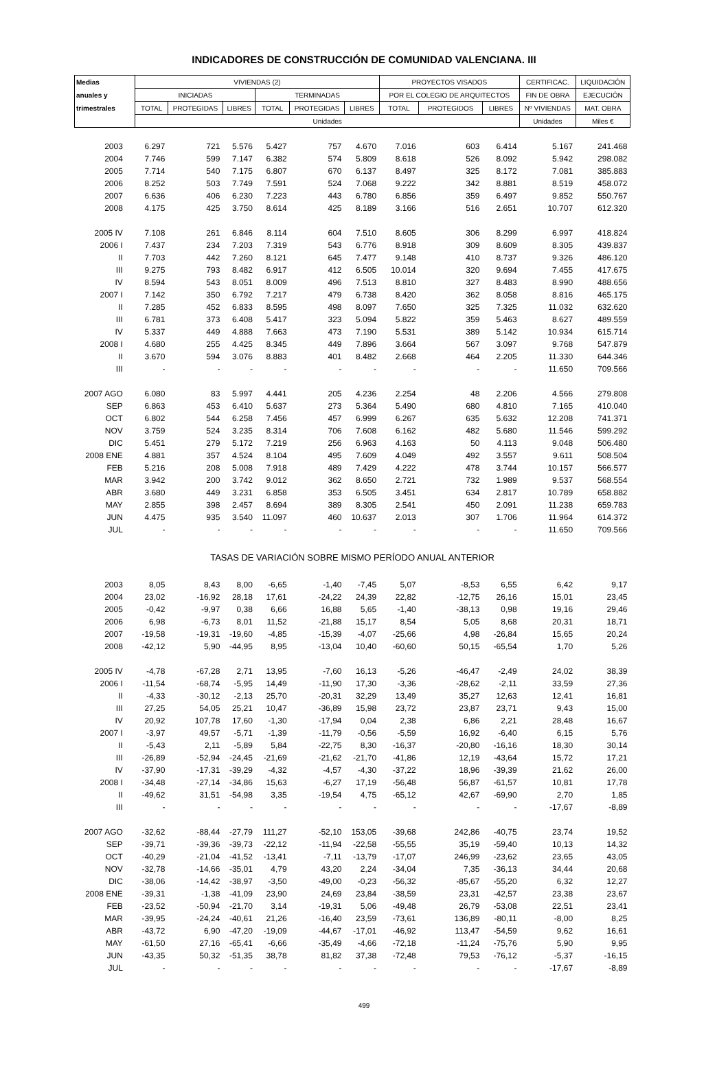INDICADORES DE CONSTRUCCIÓN DE COMUNIDAD VALENCIANA. III
| Medias | VIVIENDAS (2) | | | | | | PROYECTOS VISADOS | | | CERTIFICAC. | LIQUIDACIÓN |
| --- | --- | --- | --- | --- | --- | --- | --- | --- | --- | --- | --- |
| anuales y | INICIADAS | | | TERMINADAS | | | POR EL COLEGIO DE ARQUITECTOS | | | FIN DE OBRA | EJECUCIÓN |
| trimestrales | TOTAL | PROTEGIDAS | LIBRES | TOTAL | PROTEGIDAS | LIBRES | TOTAL | PROTEGIDOS | LIBRES | Nº VIVIENDAS | MAT. OBRA |
| | Unidades | | | | | | | | | Unidades | Miles € |
| 2003 | 6.297 | 721 | 5.576 | 5.427 | 757 | 4.670 | 7.016 | 603 | 6.414 | 5.167 | 241.468 |
| 2004 | 7.746 | 599 | 7.147 | 6.382 | 574 | 5.809 | 8.618 | 526 | 8.092 | 5.942 | 298.082 |
| 2005 | 7.714 | 540 | 7.175 | 6.807 | 670 | 6.137 | 8.497 | 325 | 8.172 | 7.081 | 385.883 |
| 2006 | 8.252 | 503 | 7.749 | 7.591 | 524 | 7.068 | 9.222 | 342 | 8.881 | 8.519 | 458.072 |
| 2007 | 6.636 | 406 | 6.230 | 7.223 | 443 | 6.780 | 6.856 | 359 | 6.497 | 9.852 | 550.767 |
| 2008 | 4.175 | 425 | 3.750 | 8.614 | 425 | 8.189 | 3.166 | 516 | 2.651 | 10.707 | 612.320 |
| 2005 IV | 7.108 | 261 | 6.846 | 8.114 | 604 | 7.510 | 8.605 | 306 | 8.299 | 6.997 | 418.824 |
| 2006 I | 7.437 | 234 | 7.203 | 7.319 | 543 | 6.776 | 8.918 | 309 | 8.609 | 8.305 | 439.837 |
| II | 7.703 | 442 | 7.260 | 8.121 | 645 | 7.477 | 9.148 | 410 | 8.737 | 9.326 | 486.120 |
| III | 9.275 | 793 | 8.482 | 6.917 | 412 | 6.505 | 10.014 | 320 | 9.694 | 7.455 | 417.675 |
| IV | 8.594 | 543 | 8.051 | 8.009 | 496 | 7.513 | 8.810 | 327 | 8.483 | 8.990 | 488.656 |
| 2007 I | 7.142 | 350 | 6.792 | 7.217 | 479 | 6.738 | 8.420 | 362 | 8.058 | 8.816 | 465.175 |
| II | 7.285 | 452 | 6.833 | 8.595 | 498 | 8.097 | 7.650 | 325 | 7.325 | 11.032 | 632.620 |
| III | 6.781 | 373 | 6.408 | 5.417 | 323 | 5.094 | 5.822 | 359 | 5.463 | 8.627 | 489.559 |
| IV | 5.337 | 449 | 4.888 | 7.663 | 473 | 7.190 | 5.531 | 389 | 5.142 | 10.934 | 615.714 |
| 2008 I | 4.680 | 255 | 4.425 | 8.345 | 449 | 7.896 | 3.664 | 567 | 3.097 | 9.768 | 547.879 |
| II | 3.670 | 594 | 3.076 | 8.883 | 401 | 8.482 | 2.668 | 464 | 2.205 | 11.330 | 644.346 |
| III | - | - | - | - | - | - | - | - | - | 11.650 | 709.566 |
| 2007 AGO | 6.080 | 83 | 5.997 | 4.441 | 205 | 4.236 | 2.254 | 48 | 2.206 | 4.566 | 279.808 |
| SEP | 6.863 | 453 | 6.410 | 5.637 | 273 | 5.364 | 5.490 | 680 | 4.810 | 7.165 | 410.040 |
| OCT | 6.802 | 544 | 6.258 | 7.456 | 457 | 6.999 | 6.267 | 635 | 5.632 | 12.208 | 741.371 |
| NOV | 3.759 | 524 | 3.235 | 8.314 | 706 | 7.608 | 6.162 | 482 | 5.680 | 11.546 | 599.292 |
| DIC | 5.451 | 279 | 5.172 | 7.219 | 256 | 6.963 | 4.163 | 50 | 4.113 | 9.048 | 506.480 |
| 2008 ENE | 4.881 | 357 | 4.524 | 8.104 | 495 | 7.609 | 4.049 | 492 | 3.557 | 9.611 | 508.504 |
| FEB | 5.216 | 208 | 5.008 | 7.918 | 489 | 7.429 | 4.222 | 478 | 3.744 | 10.157 | 566.577 |
| MAR | 3.942 | 200 | 3.742 | 9.012 | 362 | 8.650 | 2.721 | 732 | 1.989 | 9.537 | 568.554 |
| ABR | 3.680 | 449 | 3.231 | 6.858 | 353 | 6.505 | 3.451 | 634 | 2.817 | 10.789 | 658.882 |
| MAY | 2.855 | 398 | 2.457 | 8.694 | 389 | 8.305 | 2.541 | 450 | 2.091 | 11.238 | 659.783 |
| JUN | 4.475 | 935 | 3.540 | 11.097 | 460 | 10.637 | 2.013 | 307 | 1.706 | 11.964 | 614.372 |
| JUL | - | - | - | - | - | - | - | - | - | 11.650 | 709.566 |
| TASAS DE VARIACIÓN SOBRE MISMO PERÍODO ANUAL ANTERIOR | | | | | | | | | | | |
| 2003 | 8,05 | 8,43 | 8,00 | -6,65 | -1,40 | -7,45 | 5,07 | -8,53 | 6,55 | 6,42 | 9,17 |
| 2004 | 23,02 | -16,92 | 28,18 | 17,61 | -24,22 | 24,39 | 22,82 | -12,75 | 26,16 | 15,01 | 23,45 |
| 2005 | -0,42 | -9,97 | 0,38 | 6,66 | 16,88 | 5,65 | -1,40 | -38,13 | 0,98 | 19,16 | 29,46 |
| 2006 | 6,98 | -6,73 | 8,01 | 11,52 | -21,88 | 15,17 | 8,54 | 5,05 | 8,68 | 20,31 | 18,71 |
| 2007 | -19,58 | -19,31 | -19,60 | -4,85 | -15,39 | -4,07 | -25,66 | 4,98 | -26,84 | 15,65 | 20,24 |
| 2008 | -42,12 | 5,90 | -44,95 | 8,95 | -13,04 | 10,40 | -60,60 | 50,15 | -65,54 | 1,70 | 5,26 |
| 2005 IV | -4,78 | -67,28 | 2,71 | 13,95 | -7,60 | 16,13 | -5,26 | -46,47 | -2,49 | 24,02 | 38,39 |
| 2006 I | -11,54 | -68,74 | -5,95 | 14,49 | -11,90 | 17,30 | -3,36 | -28,62 | -2,11 | 33,59 | 27,36 |
| II | -4,33 | -30,12 | -2,13 | 25,70 | -20,31 | 32,29 | 13,49 | 35,27 | 12,63 | 12,41 | 16,81 |
| III | 27,25 | 54,05 | 25,21 | 10,47 | -36,89 | 15,98 | 23,72 | 23,87 | 23,71 | 9,43 | 15,00 |
| IV | 20,92 | 107,78 | 17,60 | -1,30 | -17,94 | 0,04 | 2,38 | 6,86 | 2,21 | 28,48 | 16,67 |
| 2007 I | -3,97 | 49,57 | -5,71 | -1,39 | -11,79 | -0,56 | -5,59 | 16,92 | -6,40 | 6,15 | 5,76 |
| II | -5,43 | 2,11 | -5,89 | 5,84 | -22,75 | 8,30 | -16,37 | -20,80 | -16,16 | 18,30 | 30,14 |
| III | -26,89 | -52,94 | -24,45 | -21,69 | -21,62 | -21,70 | -41,86 | 12,19 | -43,64 | 15,72 | 17,21 |
| IV | -37,90 | -17,31 | -39,29 | -4,32 | -4,57 | -4,30 | -37,22 | 18,96 | -39,39 | 21,62 | 26,00 |
| 2008 I | -34,48 | -27,14 | -34,86 | 15,63 | -6,27 | 17,19 | -56,48 | 56,87 | -61,57 | 10,81 | 17,78 |
| II | -49,62 | 31,51 | -54,98 | 3,35 | -19,54 | 4,75 | -65,12 | 42,67 | -69,90 | 2,70 | 1,85 |
| III | - | - | - | - | - | - | - | - | - | -17,67 | -8,89 |
| 2007 AGO | -32,62 | -88,44 | -27,79 | 111,27 | -52,10 | 153,05 | -39,68 | 242,86 | -40,75 | 23,74 | 19,52 |
| SEP | -39,71 | -39,36 | -39,73 | -22,12 | -11,94 | -22,58 | -55,55 | 35,19 | -59,40 | 10,13 | 14,32 |
| OCT | -40,29 | -21,04 | -41,52 | -13,41 | -7,11 | -13,79 | -17,07 | 246,99 | -23,62 | 23,65 | 43,05 |
| NOV | -32,78 | -14,66 | -35,01 | 4,79 | 43,20 | 2,24 | -34,04 | 7,35 | -36,13 | 34,44 | 20,68 |
| DIC | -38,06 | -14,42 | -38,97 | -3,50 | -49,00 | -0,23 | -56,32 | -85,67 | -55,20 | 6,32 | 12,27 |
| 2008 ENE | -39,31 | -1,38 | -41,09 | 23,90 | 24,69 | 23,84 | -38,59 | 23,31 | -42,57 | 23,38 | 23,67 |
| FEB | -23,52 | -50,94 | -21,70 | 3,14 | -19,31 | 5,06 | -49,48 | 26,79 | -53,08 | 22,51 | 23,41 |
| MAR | -39,95 | -24,24 | -40,61 | 21,26 | -16,40 | 23,59 | -73,61 | 136,89 | -80,11 | -8,00 | 8,25 |
| ABR | -43,72 | 6,90 | -47,20 | -19,09 | -44,67 | -17,01 | -46,92 | 113,47 | -54,59 | 9,62 | 16,61 |
| MAY | -61,50 | 27,16 | -65,41 | -6,66 | -35,49 | -4,66 | -72,18 | -11,24 | -75,76 | 5,90 | 9,95 |
| JUN | -43,35 | 50,32 | -51,35 | 38,78 | 81,82 | 37,38 | -72,48 | 79,53 | -76,12 | -5,37 | -16,15 |
| JUL | - | - | - | - | - | - | - | - | - | -17,67 | -8,89 |
499